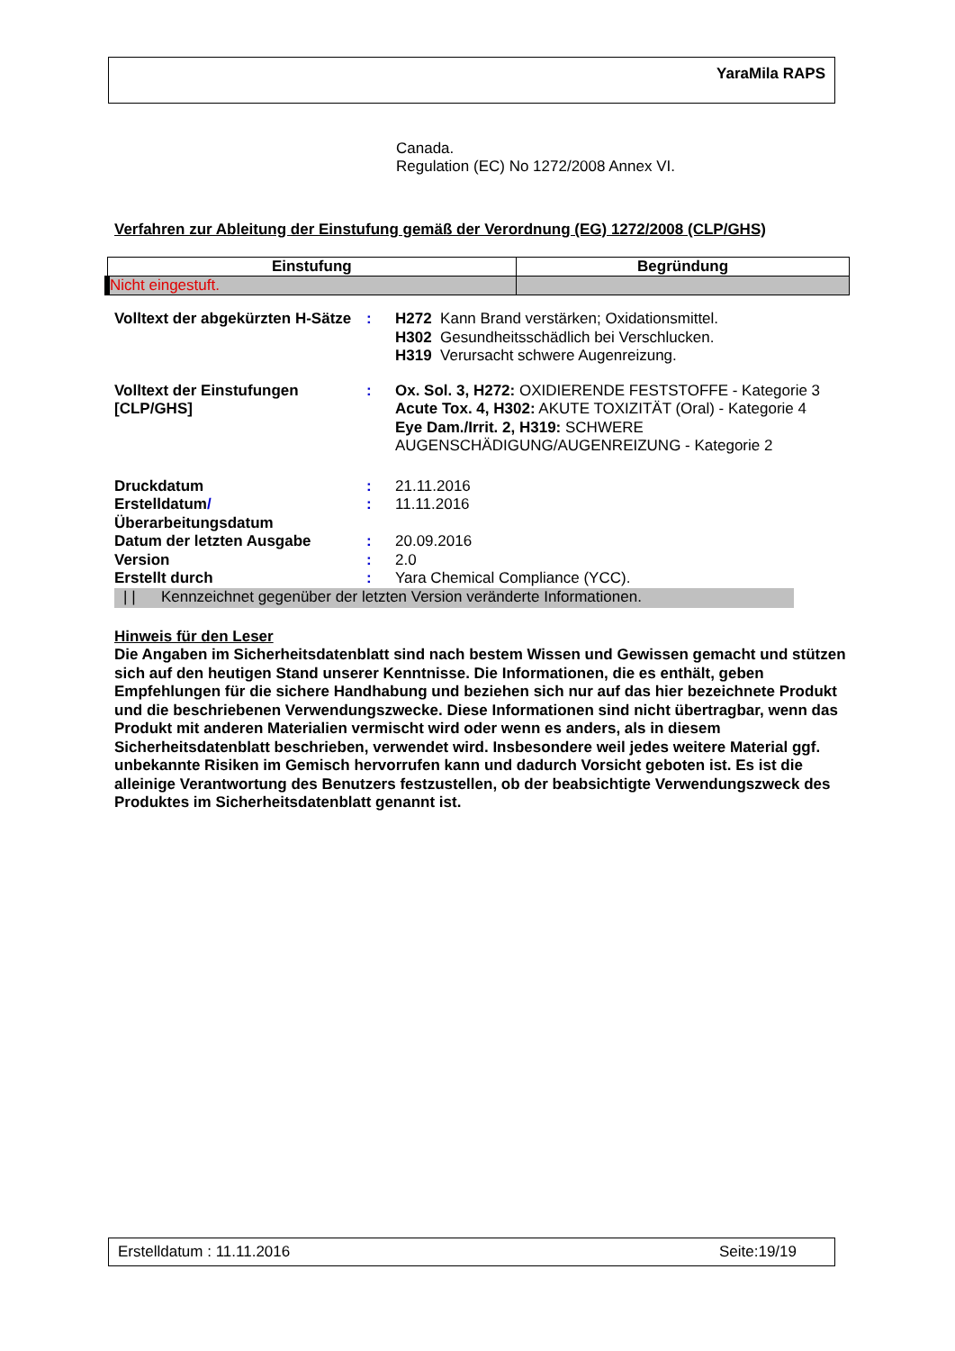YaraMila RAPS
Canada.
Regulation (EC) No 1272/2008 Annex VI.
Verfahren zur Ableitung der Einstufung gemäß der Verordnung (EG) 1272/2008 (CLP/GHS)
| Einstufung | Begründung |
| --- | --- |
| Nicht eingestuft. | |
Volltext der abgekürzten H-Sätze
:
H272 Kann Brand verstärken; Oxidationsmittel.
H302 Gesundheitsschädlich bei Verschlucken.
H319 Verursacht schwere Augenreizung.
Volltext der Einstufungen [CLP/GHS]
:
Ox. Sol. 3, H272: OXIDIERENDE FESTSTOFFE - Kategorie 3
Acute Tox. 4, H302: AKUTE TOXIZITÄT (Oral) - Kategorie 4
Eye Dam./Irrit. 2, H319: SCHWERE AUGENSCHÄDIGUNG/AUGENREIZUNG - Kategorie 2
Druckdatum
:
21.11.2016
Erstelldatum/ Überarbeitungsdatum
:
11.11.2016
Datum der letzten Ausgabe
:
20.09.2016
Version
:
2.0
Erstellt durch
:
Yara Chemical Compliance (YCC).
| | Kennzeichnet gegenüber der letzten Version veränderte Informationen.
Hinweis für den Leser
Die Angaben im Sicherheitsdatenblatt sind nach bestem Wissen und Gewissen gemacht und stützen sich auf den heutigen Stand unserer Kenntnisse. Die Informationen, die es enthält, geben Empfehlungen für die sichere Handhabung und beziehen sich nur auf das hier bezeichnete Produkt und die beschriebenen Verwendungszwecke. Diese Informationen sind nicht übertragbar, wenn das Produkt mit anderen Materialien vermischt wird oder wenn es anders, als in diesem Sicherheitsdatenblatt beschrieben, verwendet wird. Insbesondere weil jedes weitere Material ggf. unbekannte Risiken im Gemisch hervorrufen kann und dadurch Vorsicht geboten ist. Es ist die alleinige Verantwortung des Benutzers festzustellen, ob der beabsichtigte Verwendungszweck des Produktes im Sicherheitsdatenblatt genannt ist.
Erstelldatum : 11.11.2016 Seite:19/19